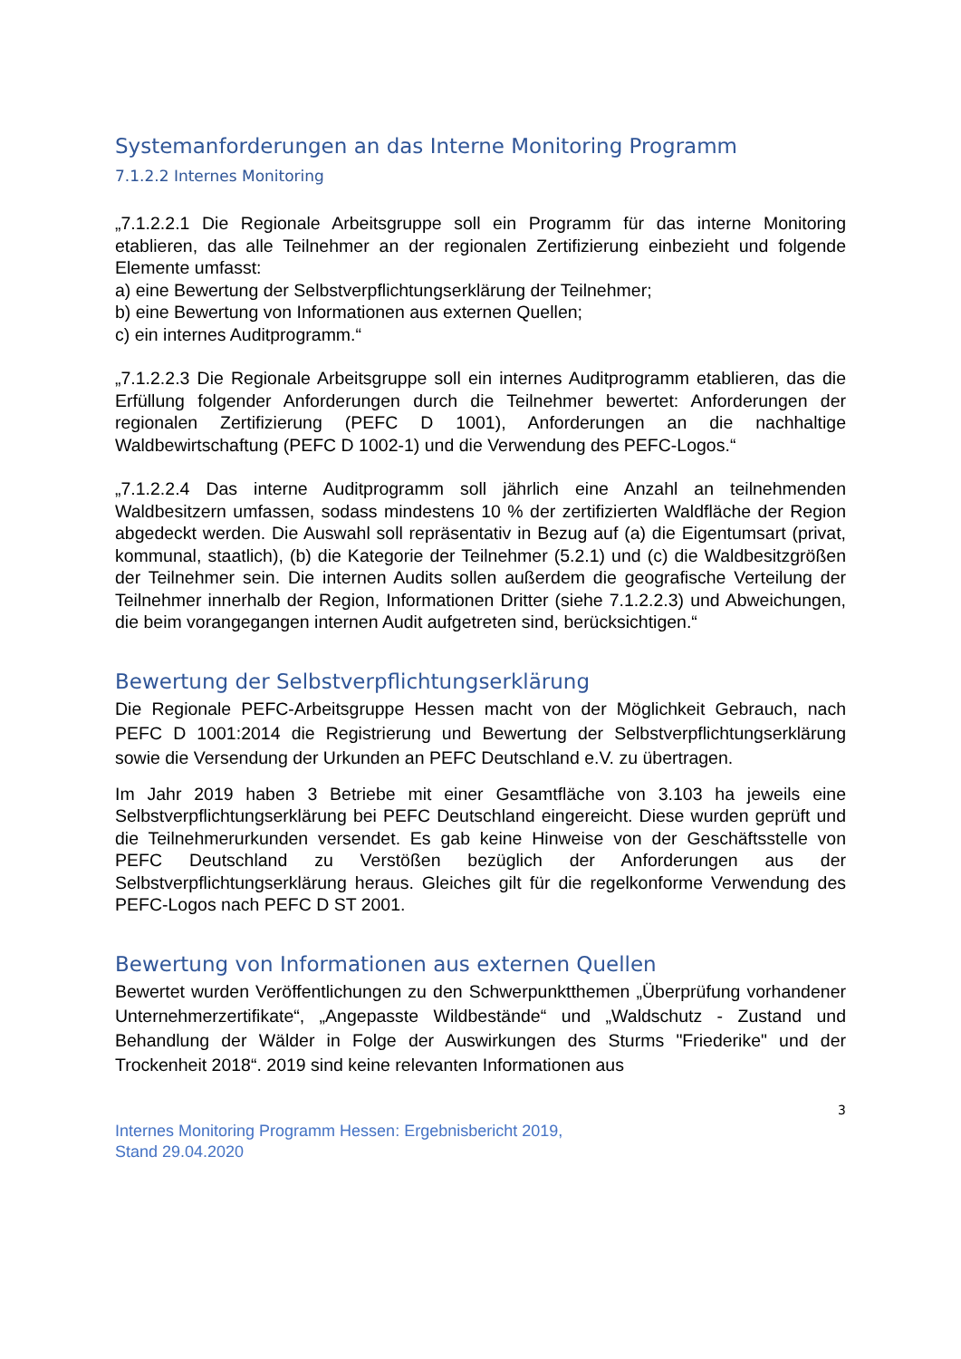Systemanforderungen an das Interne Monitoring Programm
7.1.2.2 Internes Monitoring
„7.1.2.2.1 Die Regionale Arbeitsgruppe soll ein Programm für das interne Monitoring etablieren, das alle Teilnehmer an der regionalen Zertifizierung einbezieht und folgende Elemente umfasst:
a) eine Bewertung der Selbstverpflichtungserklärung der Teilnehmer;
b) eine Bewertung von Informationen aus externen Quellen;
c) ein internes Auditprogramm.“
„7.1.2.2.3 Die Regionale Arbeitsgruppe soll ein internes Auditprogramm etablieren, das die Erfüllung folgender Anforderungen durch die Teilnehmer bewertet: Anforderungen der regionalen Zertifizierung (PEFC D 1001), Anforderungen an die nachhaltige Waldbewirtschaftung (PEFC D 1002-1) und die Verwendung des PEFC-Logos.“
„7.1.2.2.4 Das interne Auditprogramm soll jährlich eine Anzahl an teilnehmenden Waldbesitzern umfassen, sodass mindestens 10 % der zertifizierten Waldfläche der Region abgedeckt werden. Die Auswahl soll repräsentativ in Bezug auf (a) die Eigentumsart (privat, kommunal, staatlich), (b) die Kategorie der Teilnehmer (5.2.1) und (c) die Waldbesitzgrößen der Teilnehmer sein. Die internen Audits sollen außerdem die geografische Verteilung der Teilnehmer innerhalb der Region, Informationen Dritter (siehe 7.1.2.2.3) und Abweichungen, die beim vorangegangen internen Audit aufgetreten sind, berücksichtigen.“
Bewertung der Selbstverpflichtungserklärung
Die Regionale PEFC-Arbeitsgruppe Hessen macht von der Möglichkeit Gebrauch, nach PEFC D 1001:2014 die Registrierung und Bewertung der Selbstverpflichtungserklärung sowie die Versendung der Urkunden an PEFC Deutschland e.V. zu übertragen.
Im Jahr 2019 haben 3 Betriebe mit einer Gesamtfläche von 3.103 ha jeweils eine Selbstverpflichtungserklärung bei PEFC Deutschland eingereicht. Diese wurden geprüft und die Teilnehmerurkunden versendet. Es gab keine Hinweise von der Geschäftsstelle von PEFC Deutschland zu Verstößen bezüglich der Anforderungen aus der Selbstverpflichtungserklärung heraus. Gleiches gilt für die regelkonforme Verwendung des PEFC-Logos nach PEFC D ST 2001.
Bewertung von Informationen aus externen Quellen
Bewertet wurden Veröffentlichungen zu den Schwerpunktthemen „Überprüfung vorhandener Unternehmerzertifikate“, „Angepasste Wildbestände“ und „Waldschutz - Zustand und Behandlung der Wälder in Folge der Auswirkungen des Sturms "Friederike" und der Trockenheit 2018“. 2019 sind keine relevanten Informationen aus
3
Internes Monitoring Programm Hessen: Ergebnisbericht 2019,
Stand 29.04.2020